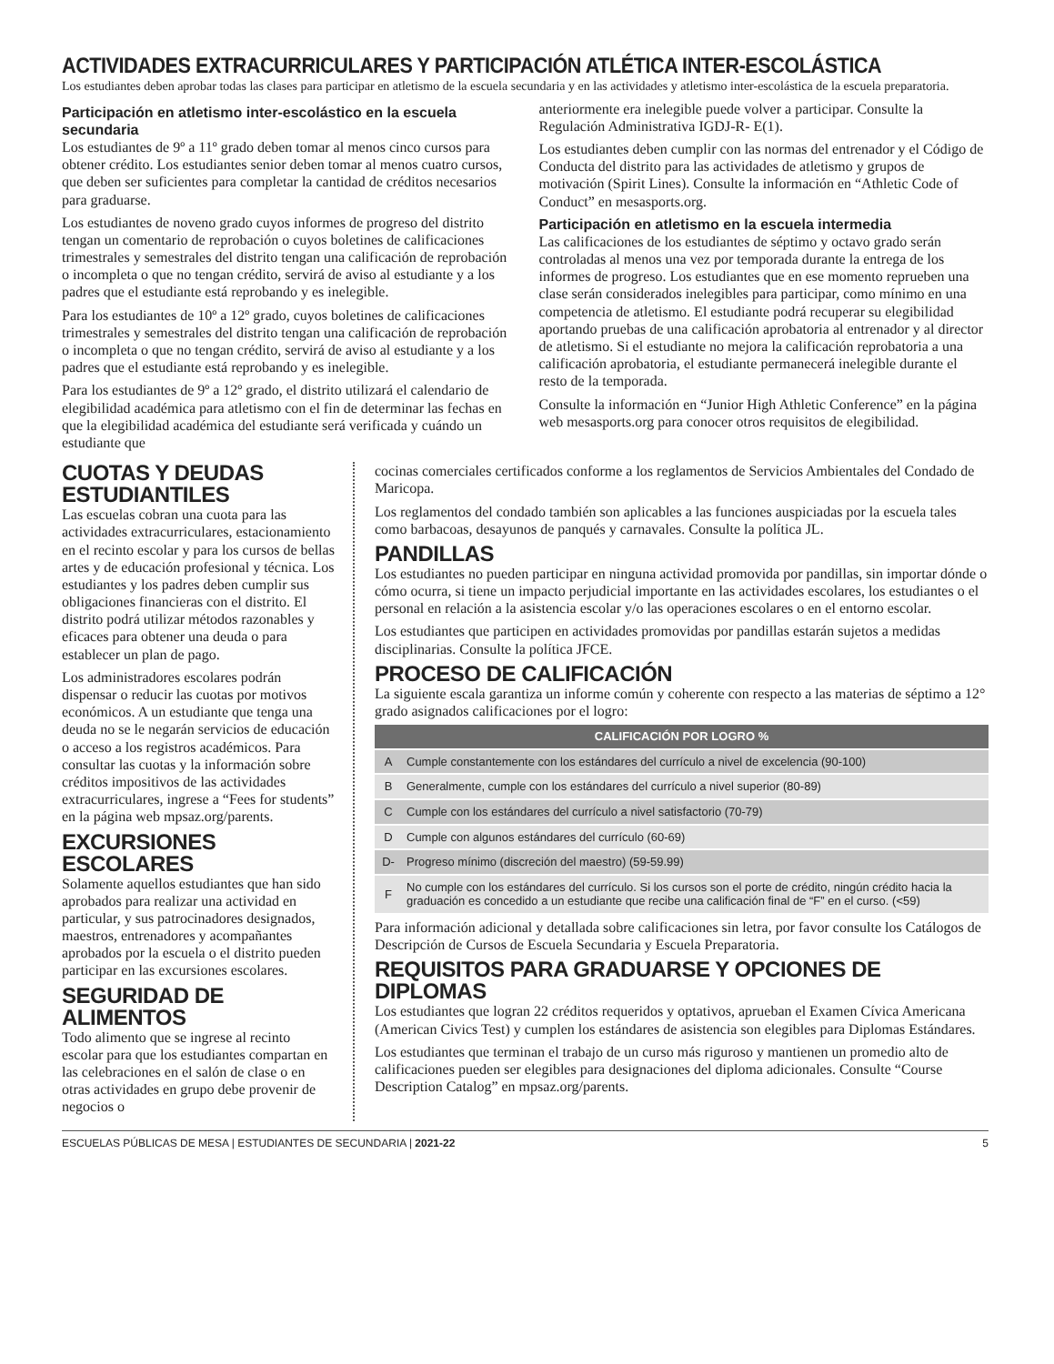ACTIVIDADES EXTRACURRICULARES Y PARTICIPACIÓN ATLÉTICA INTER-ESCOLÁSTICA
Los estudiantes deben aprobar todas las clases para participar en atletismo de la escuela secundaria y en las actividades y atletismo inter-escolástica de la escuela preparatoria.
Participación en atletismo inter-escolástico en la escuela secundaria
Los estudiantes de 9º a 11º grado deben tomar al menos cinco cursos para obtener crédito. Los estudiantes senior deben tomar al menos cuatro cursos, que deben ser suficientes para completar la cantidad de créditos necesarios para graduarse.
Los estudiantes de noveno grado cuyos informes de progreso del distrito tengan un comentario de reprobación o cuyos boletines de calificaciones trimestrales y semestrales del distrito tengan una calificación de reprobación o incompleta o que no tengan crédito, servirá de aviso al estudiante y a los padres que el estudiante está reprobando y es inelegible.
Para los estudiantes de 10º a 12º grado, cuyos boletines de calificaciones trimestrales y semestrales del distrito tengan una calificación de reprobación o incompleta o que no tengan crédito, servirá de aviso al estudiante y a los padres que el estudiante está reprobando y es inelegible.
Para los estudiantes de 9º a 12º grado, el distrito utilizará el calendario de elegibilidad académica para atletismo con el fin de determinar las fechas en que la elegibilidad académica del estudiante será verificada y cuándo un estudiante que
anteriormente era inelegible puede volver a participar. Consulte la Regulación Administrativa IGDJ-R- E(1).
Los estudiantes deben cumplir con las normas del entrenador y el Código de Conducta del distrito para las actividades de atletismo y grupos de motivación (Spirit Lines). Consulte la información en “Athletic Code of Conduct” en mesasports.org.
Participación en atletismo en la escuela intermedia
Las calificaciones de los estudiantes de séptimo y octavo grado serán controladas al menos una vez por temporada durante la entrega de los informes de progreso. Los estudiantes que en ese momento reprueben una clase serán considerados inelegibles para participar, como mínimo en una competencia de atletismo. El estudiante podrá recuperar su elegibilidad aportando pruebas de una calificación aprobatoria al entrenador y al director de atletismo. Si el estudiante no mejora la calificación reprobatoria a una calificación aprobatoria, el estudiante permanecerá inelegible durante el resto de la temporada.
Consulte la información en “Junior High Athletic Conference” en la página web mesasports.org para conocer otros requisitos de elegibilidad.
CUOTAS Y DEUDAS ESTUDIANTILES
Las escuelas cobran una cuota para las actividades extracurriculares, estacionamiento en el recinto escolar y para los cursos de bellas artes y de educación profesional y técnica. Los estudiantes y los padres deben cumplir sus obligaciones financieras con el distrito. El distrito podrá utilizar métodos razonables y eficaces para obtener una deuda o para establecer un plan de pago.
Los administradores escolares podrán dispensar o reducir las cuotas por motivos económicos. A un estudiante que tenga una deuda no se le negarán servicios de educación o acceso a los registros académicos. Para consultar las cuotas y la información sobre créditos impositivos de las actividades extracurriculares, ingrese a “Fees for students” en la página web mpsaz.org/parents.
EXCURSIONES ESCOLARES
Solamente aquellos estudiantes que han sido aprobados para realizar una actividad en particular, y sus patrocinadores designados, maestros, entrenadores y acompañantes aprobados por la escuela o el distrito pueden participar en las excursiones escolares.
SEGURIDAD DE ALIMENTOS
Todo alimento que se ingrese al recinto escolar para que los estudiantes compartan en las celebraciones en el salón de clase o en otras actividades en grupo debe provenir de negocios o
cocinas comerciales certificados conforme a los reglamentos de Servicios Ambientales del Condado de Maricopa.
Los reglamentos del condado también son aplicables a las funciones auspiciadas por la escuela tales como barbacoas, desayunos de panqués y carnavales. Consulte la política JL.
PANDILLAS
Los estudiantes no pueden participar en ninguna actividad promovida por pandillas, sin importar dónde o cómo ocurra, si tiene un impacto perjudicial importante en las actividades escolares, los estudiantes o el personal en relación a la asistencia escolar y/o las operaciones escolares o en el entorno escolar.
Los estudiantes que participen en actividades promovidas por pandillas estarán sujetos a medidas disciplinarias. Consulte la política JFCE.
PROCESO DE CALIFICACIÓN
La siguiente escala garantiza un informe común y coherente con respecto a las materias de séptimo a 12° grado asignados calificaciones por el logro:
| CALIFICACIÓN POR LOGRO % | |
| --- | --- |
| A | Cumple constantemente con los estándares del currículo a nivel de excelencia (90-100) |
| B | Generalmente, cumple con los estándares del currículo a nivel superior (80-89) |
| C | Cumple con los estándares del currículo a nivel satisfactorio (70-79) |
| D | Cumple con algunos estándares del currículo (60-69) |
| D- | Progreso mínimo (discreción del maestro) (59-59.99) |
| F | No cumple con los estándares del currículo. Si los cursos son el porte de crédito, ningún crédito hacia la graduación es concedido a un estudiante que recibe una calificación final de “F” en el curso. (<59) |
Para información adicional y detallada sobre calificaciones sin letra, por favor consulte los Catálogos de Descripción de Cursos de Escuela Secundaria y Escuela Preparatoria.
REQUISITOS PARA GRADUARSE Y OPCIONES DE DIPLOMAS
Los estudiantes que logran 22 créditos requeridos y optativos, aprueban el Examen Cívica Americana (American Civics Test) y cumplen los estándares de asistencia son elegibles para Diplomas Estándares.
Los estudiantes que terminan el trabajo de un curso más riguroso y mantienen un promedio alto de calificaciones pueden ser elegibles para designaciones del diploma adicionales. Consulte “Course Description Catalog” en mpsaz.org/parents.
ESCUELAS PÚBLICAS DE MESA | ESTUDIANTES DE SECUNDARIA | 2021-22 5